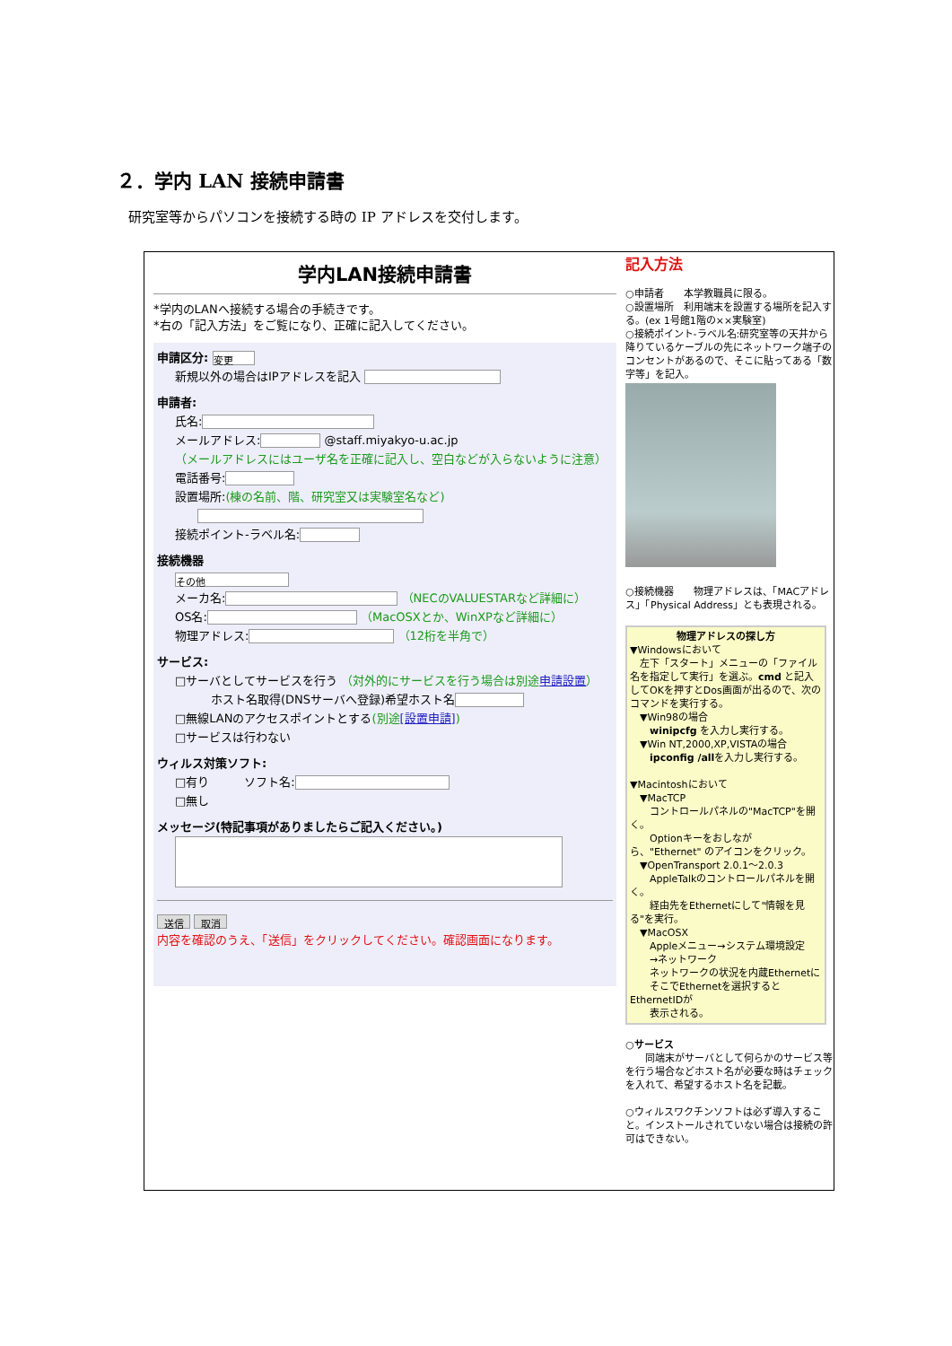２．学内 LAN 接続申請書
研究室等からパソコンを接続する時の IP アドレスを交付します。
学内LAN接続申請書
*学内のLANへ接続する場合の手続きです。
*右の「記入方法」をご覧になり、正確に記入してください。
申請区分: 変更
新規以外の場合はIPアドレスを記入
申請者:
氏名:
メールアドレス: @staff.miyakyo-u.ac.jp
（メールアドレスにはユーザ名を正確に記入し、空白などが入らないように注意）
電話番号:
設置場所:(棟の名前、階、研究室又は実験室名など)
接続ポイント-ラベル名:
接続機器
その他
メーカ名: （NECのVALUESTARなど詳細に）
OS名: （MacOSXとか、WinXPなど詳細に）
物理アドレス: （12桁を半角で）
サービス:
□サーバとしてサービスを行う （対外的にサービスを行う場合は別途申請設置）
ホスト名取得(DNSサーバへ登録)希望ホスト名
□無線LANのアクセスポイントとする(別途[設置申請])
□サービスは行わない
ウィルス対策ソフト:
□有り　　　ソフト名:
□無し
メッセージ(特記事項がありましたらご記入ください。)
送信 取消
内容を確認のうえ、「送信」をクリックしてください。確認画面になります。
記入方法
○申請者　　本学教職員に限る。
○設置場所　利用端末を設置する場所を記入する。(ex 1号館1階の××実験室)
○接続ポイント-ラベル名:研究室等の天井から降りているケーブルの先にネットワーク端子のコンセントがあるので、そこに貼ってある「数字等」を記入。
○接続機器　　物理アドレスは、「MACアドレス」「Physical Address」とも表現される。
物理アドレスの探し方
▼Windowsにおいて
　左下「スタート」メニューの「ファイル名を指定して実行」を選ぶ。cmd と記入してOKを押すとDos画面が出るので、次のコマンドを実行する。
　▼Win98の場合
　　winipcfg を入力し実行する。
　▼Win NT,2000,XP,VISTAの場合
　　ipconfig /allを入力し実行する。
▼Macintoshにおいて
　▼MacTCP
　　コントロールパネルの"MacTCP"を開く。
　　Optionキーをおしながら、"Ethernet" のアイコンをクリック。
　▼OpenTransport 2.0.1～2.0.3
　　AppleTalkのコントロールパネルを開く。
　　経由先をEthernetにして"情報を見る"を実行。
　▼MacOSX
　　Appleメニュー→システム環境設定
　　→ネットワーク
　　ネットワークの状況を内蔵Ethernetに
　　そこでEthernetを選択するとEthernetIDが
　　表示される。
○サービス
　　同端末がサーバとして何らかのサービス等を行う場合などホスト名が必要な時はチェックを入れて、希望するホスト名を記載。
○ウィルスワクチンソフトは必ず導入すること。インストールされていない場合は接続の許可はできない。